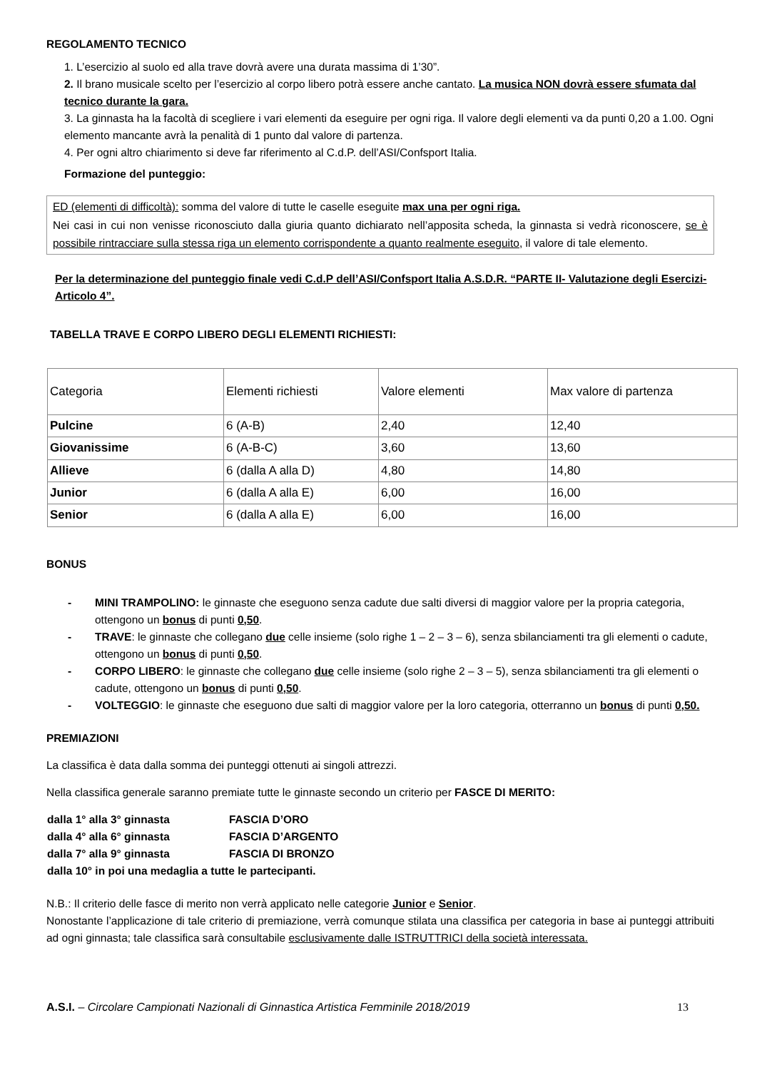REGOLAMENTO TECNICO
1. L’esercizio al suolo ed alla trave dovrà avere una durata massima di 1’30”.
2. Il brano musicale scelto per l’esercizio al corpo libero potrà essere anche cantato. La musica NON dovrà essere sfumata dal tecnico durante la gara.
3. La ginnasta ha la facoltà di scegliere i vari elementi da eseguire per ogni riga. Il valore degli elementi va da punti 0,20 a 1.00. Ogni elemento mancante avrà la penalità di 1 punto dal valore di partenza.
4. Per ogni altro chiarimento si deve far riferimento al C.d.P. dell’ASI/Confsport Italia.
Formazione del punteggio:
ED (elementi di difficoltà): somma del valore di tutte le caselle eseguite max una per ogni riga.
Nei casi in cui non venisse riconosciuto dalla giuria quanto dichiarato nell’apposita scheda, la ginnasta si vedrà riconoscere, se è possibile rintracciare sulla stessa riga un elemento corrispondente a quanto realmente eseguito, il valore di tale elemento.
Per la determinazione del punteggio finale vedi C.d.P dell’ASI/Confsport Italia A.S.D.R. “PARTE II- Valutazione degli Esercizi- Articolo 4”.
TABELLA TRAVE E CORPO LIBERO DEGLI ELEMENTI RICHIESTI:
| Categoria | Elementi richiesti | Valore elementi | Max valore di partenza |
| Pulcine | 6 (A-B) | 2,40 | 12,40 |
| Giovanissime | 6 (A-B-C) | 3,60 | 13,60 |
| Allieve | 6 (dalla A alla D) | 4,80 | 14,80 |
| Junior | 6 (dalla A alla E) | 6,00 | 16,00 |
| Senior | 6 (dalla A alla E) | 6,00 | 16,00 |
BONUS
- MINI TRAMPOLINO: le ginnaste che eseguono senza cadute due salti diversi di maggior valore per la propria categoria, ottengono un bonus di punti 0,50.
- TRAVE: le ginnaste che collegano due celle insieme (solo righe 1 – 2 – 3 – 6), senza sbilanciamenti tra gli elementi o cadute, ottengono un bonus di punti 0,50.
- CORPO LIBERO: le ginnaste che collegano due celle insieme (solo righe 2 – 3 – 5), senza sbilanciamenti tra gli elementi o cadute, ottengono un bonus di punti 0,50.
- VOLTEGGIO: le ginnaste che eseguono due salti di maggior valore per la loro categoria, otterranno un bonus di punti 0,50.
PREMIAZIONI
La classifica è data dalla somma dei punteggi ottenuti ai singoli attrezzi.
Nella classifica generale saranno premiate tutte le ginnaste secondo un criterio per FASCE DI MERITO:
| dalla 1° alla 3° ginnasta | FASCIA D’ORO |
| dalla 4° alla 6° ginnasta | FASCIA D’ARGENTO |
| dalla 7° alla 9° ginnasta | FASCIA DI BRONZO |
| dalla 10° in poi una medaglia a tutte le partecipanti. | |
N.B.: Il criterio delle fasce di merito non verrà applicato nelle categorie Junior e Senior.
Nonostante l’applicazione di tale criterio di premiazione, verrà comunque stilata una classifica per categoria in base ai punteggi attribuiti ad ogni ginnasta; tale classifica sarà consultabile esclusivamente dalle ISTRUTTRICI della società interessata.
A.S.I. – Circolare Campionati Nazionali di Ginnastica Artistica Femminile 2018/2019 13